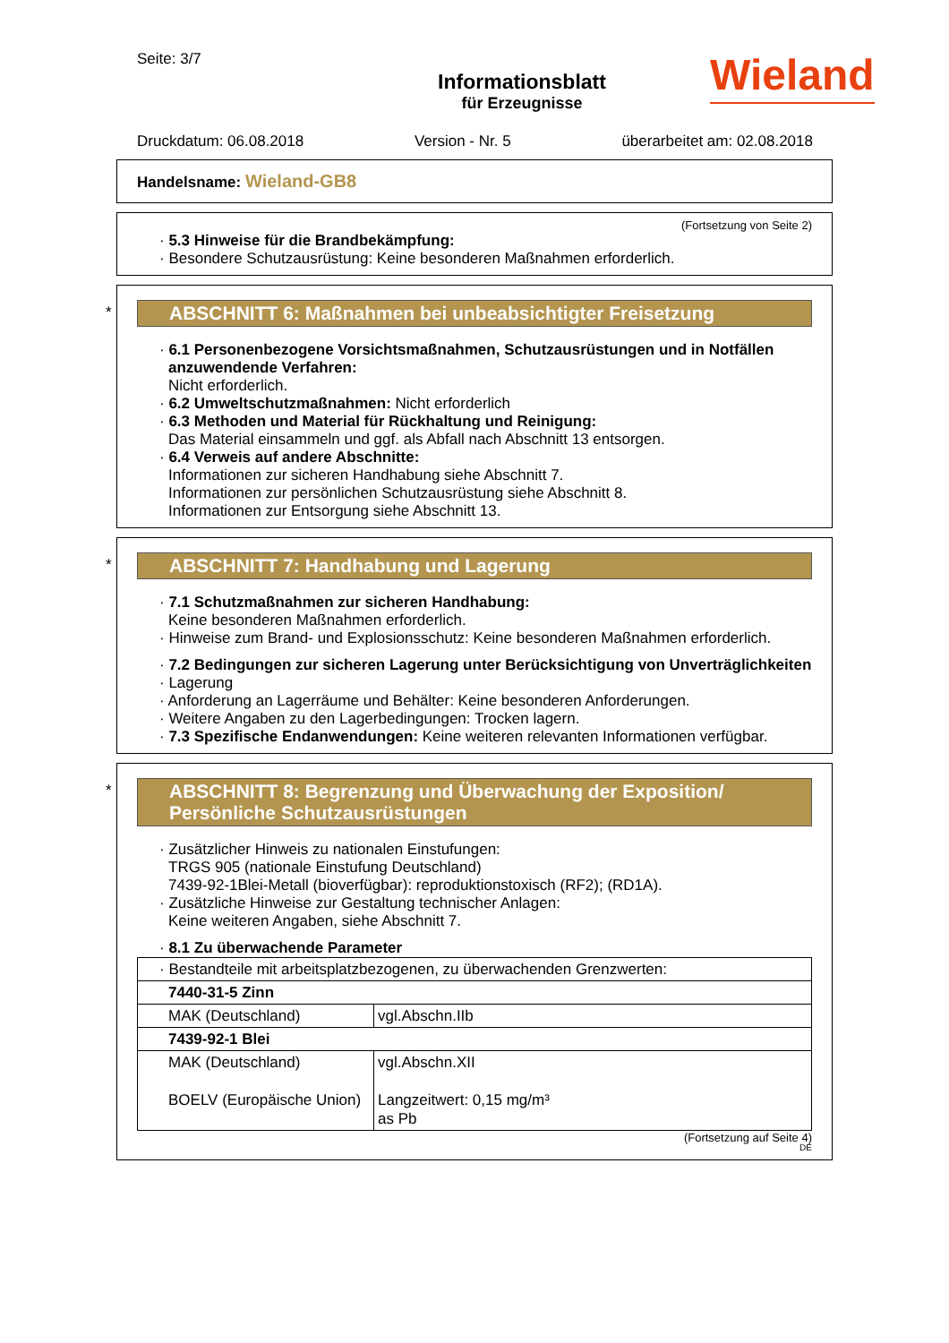Seite: 3/7
Informationsblatt
für Erzeugnisse
Wieland
Druckdatum: 06.08.2018 Version - Nr. 5 überarbeitet am: 02.08.2018
Handelsname: Wieland-GB8
(Fortsetzung von Seite 2)
· 5.3 Hinweise für die Brandbekämpfung:
· Besondere Schutzausrüstung: Keine besonderen Maßnahmen erforderlich.
*
ABSCHNITT 6: Maßnahmen bei unbeabsichtigter Freisetzung
· 6.1 Personenbezogene Vorsichtsmaßnahmen, Schutzausrüstungen und in Notfällen anzuwendende Verfahren:
Nicht erforderlich.
· 6.2 Umweltschutzmaßnahmen: Nicht erforderlich
· 6.3 Methoden und Material für Rückhaltung und Reinigung:
Das Material einsammeln und ggf. als Abfall nach Abschnitt 13 entsorgen.
· 6.4 Verweis auf andere Abschnitte:
Informationen zur sicheren Handhabung siehe Abschnitt 7.
Informationen zur persönlichen Schutzausrüstung siehe Abschnitt 8.
Informationen zur Entsorgung siehe Abschnitt 13.
*
ABSCHNITT 7: Handhabung und Lagerung
· 7.1 Schutzmaßnahmen zur sicheren Handhabung:
Keine besonderen Maßnahmen erforderlich.
· Hinweise zum Brand- und Explosionsschutz: Keine besonderen Maßnahmen erforderlich.
· 7.2 Bedingungen zur sicheren Lagerung unter Berücksichtigung von Unverträglichkeiten
· Lagerung
· Anforderung an Lagerräume und Behälter: Keine besonderen Anforderungen.
· Weitere Angaben zu den Lagerbedingungen: Trocken lagern.
· 7.3 Spezifische Endanwendungen: Keine weiteren relevanten Informationen verfügbar.
*
ABSCHNITT 8: Begrenzung und Überwachung der Exposition/
Persönliche Schutzausrüstungen
· Zusätzlicher Hinweis zu nationalen Einstufungen:
TRGS 905 (nationale Einstufung Deutschland)
7439-92-1Blei-Metall (bioverfügbar): reproduktionstoxisch (RF2); (RD1A).
· Zusätzliche Hinweise zur Gestaltung technischer Anlagen:
Keine weiteren Angaben, siehe Abschnitt 7.
· 8.1 Zu überwachende Parameter
| · Bestandteile mit arbeitsplatzbezogenen, zu überwachenden Grenzwerten: | |
| 7440-31-5 Zinn | |
| MAK (Deutschland) | vgl.Abschn.IIb |
| 7439-92-1 Blei | |
| MAK (Deutschland) BOELV (Europäische Union) | vgl.Abschn.XII Langzeitwert: 0,15 mg/m³ as Pb |
(Fortsetzung auf Seite 4)
DE